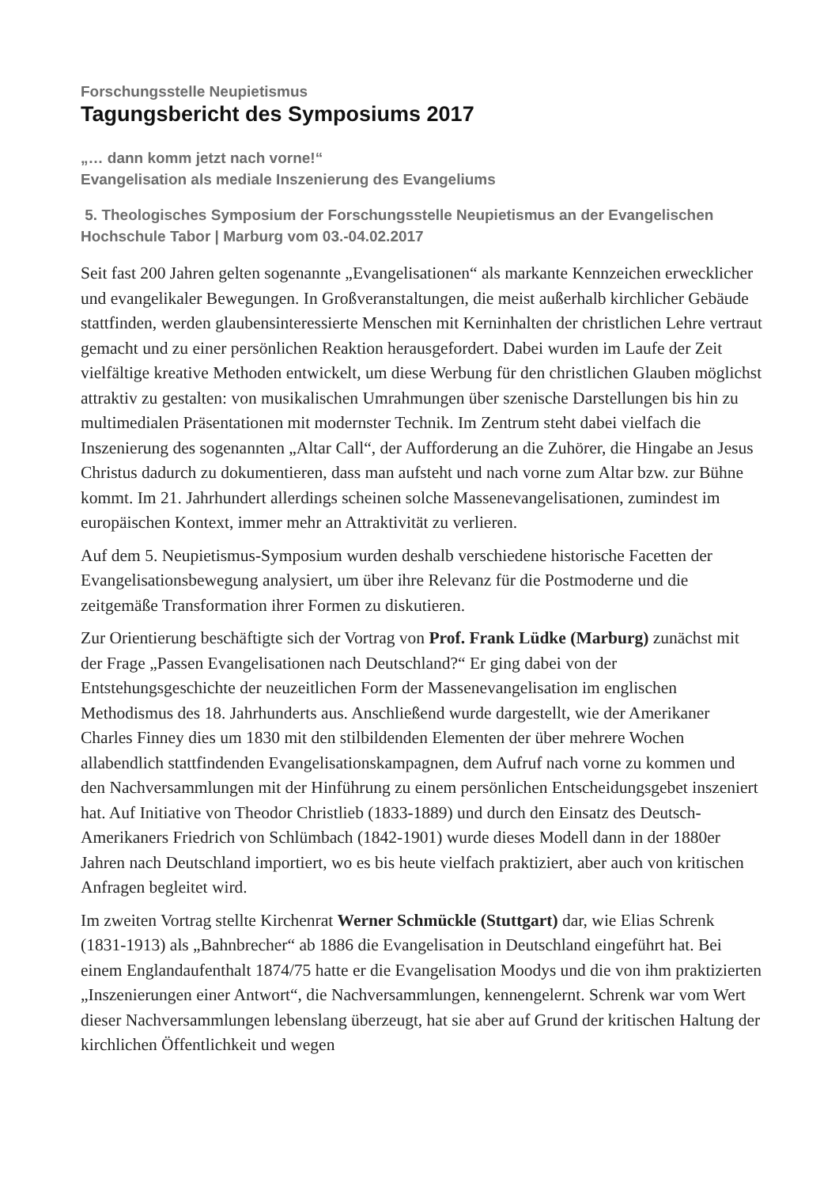Forschungsstelle Neupietismus
Tagungsbericht des Symposiums 2017
„… dann komm jetzt nach vorne!“
Evangelisation als mediale Inszenierung des Evangeliums
5. Theologisches Symposium der Forschungsstelle Neupietismus an der Evangelischen Hochschule Tabor | Marburg vom 03.-04.02.2017
Seit fast 200 Jahren gelten sogenannte „Evangelisationen“ als markante Kennzeichen erwecklicher und evangelikaler Bewegungen. In Großveranstaltungen, die meist außerhalb kirchlicher Gebäude stattfinden, werden glaubensinteressierte Menschen mit Kerninhalten der christlichen Lehre vertraut gemacht und zu einer persönlichen Reaktion herausgefordert. Dabei wurden im Laufe der Zeit vielfältige kreative Methoden entwickelt, um diese Werbung für den christlichen Glauben möglichst attraktiv zu gestalten: von musikalischen Umrahmungen über szenische Darstellungen bis hin zu multimedialen Präsentationen mit modernster Technik. Im Zentrum steht dabei vielfach die Inszenierung des sogenannten „Altar Call“, der Aufforderung an die Zuhörer, die Hingabe an Jesus Christus dadurch zu dokumentieren, dass man aufsteht und nach vorne zum Altar bzw. zur Bühne kommt. Im 21. Jahrhundert allerdings scheinen solche Massenevangelisationen, zumindest im europäischen Kontext, immer mehr an Attraktivität zu verlieren.
Auf dem 5. Neupietismus-Symposium wurden deshalb verschiedene historische Facetten der Evangelisationsbewegung analysiert, um über ihre Relevanz für die Postmoderne und die zeitgemäße Transformation ihrer Formen zu diskutieren.
Zur Orientierung beschäftigte sich der Vortrag von Prof. Frank Lüdke (Marburg) zunächst mit der Frage „Passen Evangelisationen nach Deutschland?“ Er ging dabei von der Entstehungsgeschichte der neuzeitlichen Form der Massenevangelisation im englischen Methodismus des 18. Jahrhunderts aus. Anschließend wurde dargestellt, wie der Amerikaner Charles Finney dies um 1830 mit den stilbildenden Elementen der über mehrere Wochen allabendlich stattfindenden Evangelisationskampagnen, dem Aufruf nach vorne zu kommen und den Nachversammlungen mit der Hinführung zu einem persönlichen Entscheidungsgebet inszeniert hat. Auf Initiative von Theodor Christlieb (1833-1889) und durch den Einsatz des Deutsch-Amerikaners Friedrich von Schlümbach (1842-1901) wurde dieses Modell dann in der 1880er Jahren nach Deutschland importiert, wo es bis heute vielfach praktiziert, aber auch von kritischen Anfragen begleitet wird.
Im zweiten Vortrag stellte Kirchenrat Werner Schmückle (Stuttgart) dar, wie Elias Schrenk (1831-1913) als „Bahnbrecher“ ab 1886 die Evangelisation in Deutschland eingeführt hat. Bei einem Englandaufenthalt 1874/75 hatte er die Evangelisation Moodys und die von ihm praktizierten „Inszenierungen einer Antwort“, die Nachversammlungen, kennengelernt. Schrenk war vom Wert dieser Nachversammlungen lebenslang überzeugt, hat sie aber auf Grund der kritischen Haltung der kirchlichen Öffentlichkeit und wegen